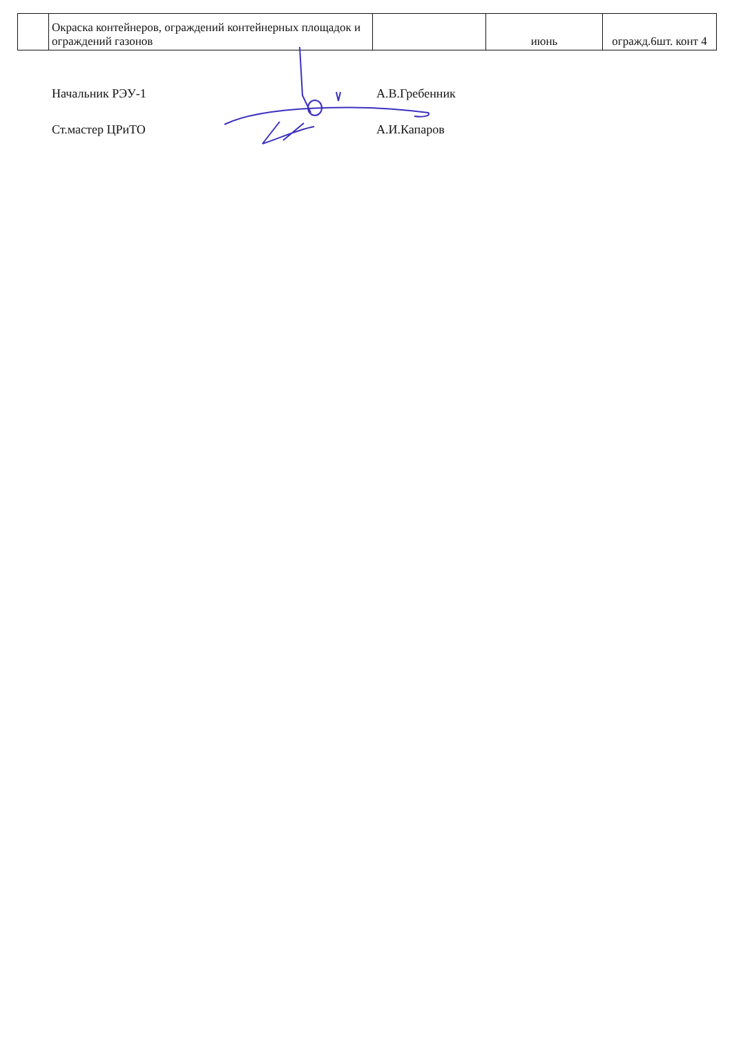| | Окраска контейнеров, ограждений контейнерных площадок и ограждений газонов | | июнь | огражд.6шт. конт 4 |
Начальник РЭУ-1 А.В.Гребенник
Ст.мастер ЦРиТО А.И.Капаров